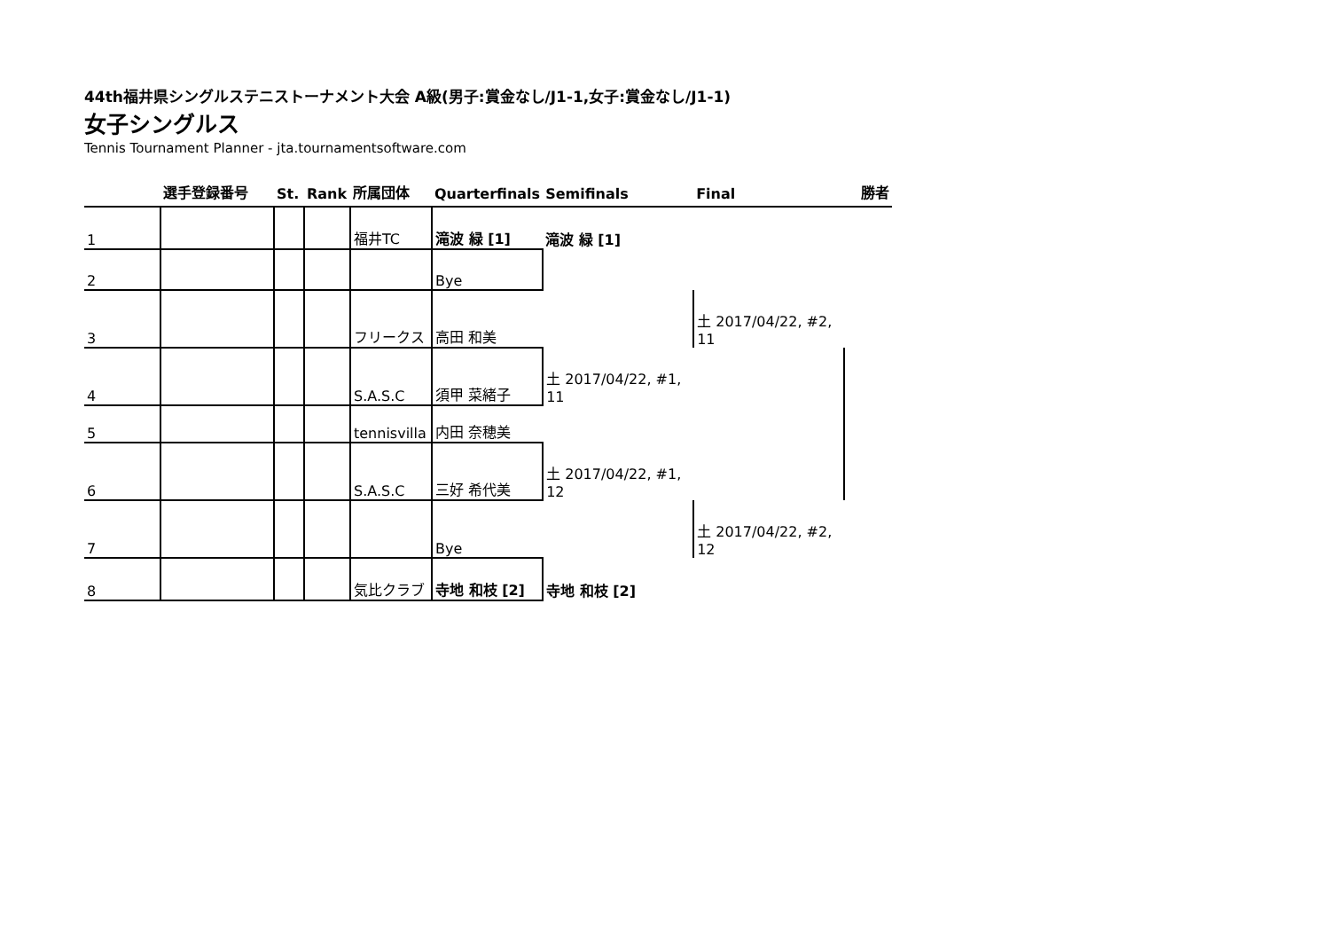44th福井県シングルステニストーナメント大会 A級(男子:賞金なし/J1-1,女子:賞金なし/J1-1)
女子シングルス
Tennis Tournament Planner - jta.tournamentsoftware.com
| | 選手登録番号 | St. | Rank | 所属団体 | Quarterfinals | Semifinals | Final | 勝者 |
| --- | --- | --- | --- | --- | --- | --- | --- | --- |
| 1 | | | | 福井TC | 滝波 緑 [1] | 滝波 緑 [1] | | |
| 2 | | | | | Bye | | | |
| 3 | | | | フリークス | 高田 和美 | | 土 2017/04/22, #2, 11 | |
| 4 | | | | S.A.S.C | 須甲 菜緒子 | 土 2017/04/22, #1, 11 | | |
| 5 | | | | tennisvilla | 内田 奈穂美 | | | |
| 6 | | | | S.A.S.C | 三好 希代美 | 土 2017/04/22, #1, 12 | | |
| 7 | | | | | Bye | | 土 2017/04/22, #2, 12 | |
| 8 | | | | 気比クラブ | 寺地 和枝 [2] | 寺地 和枝 [2] | | |